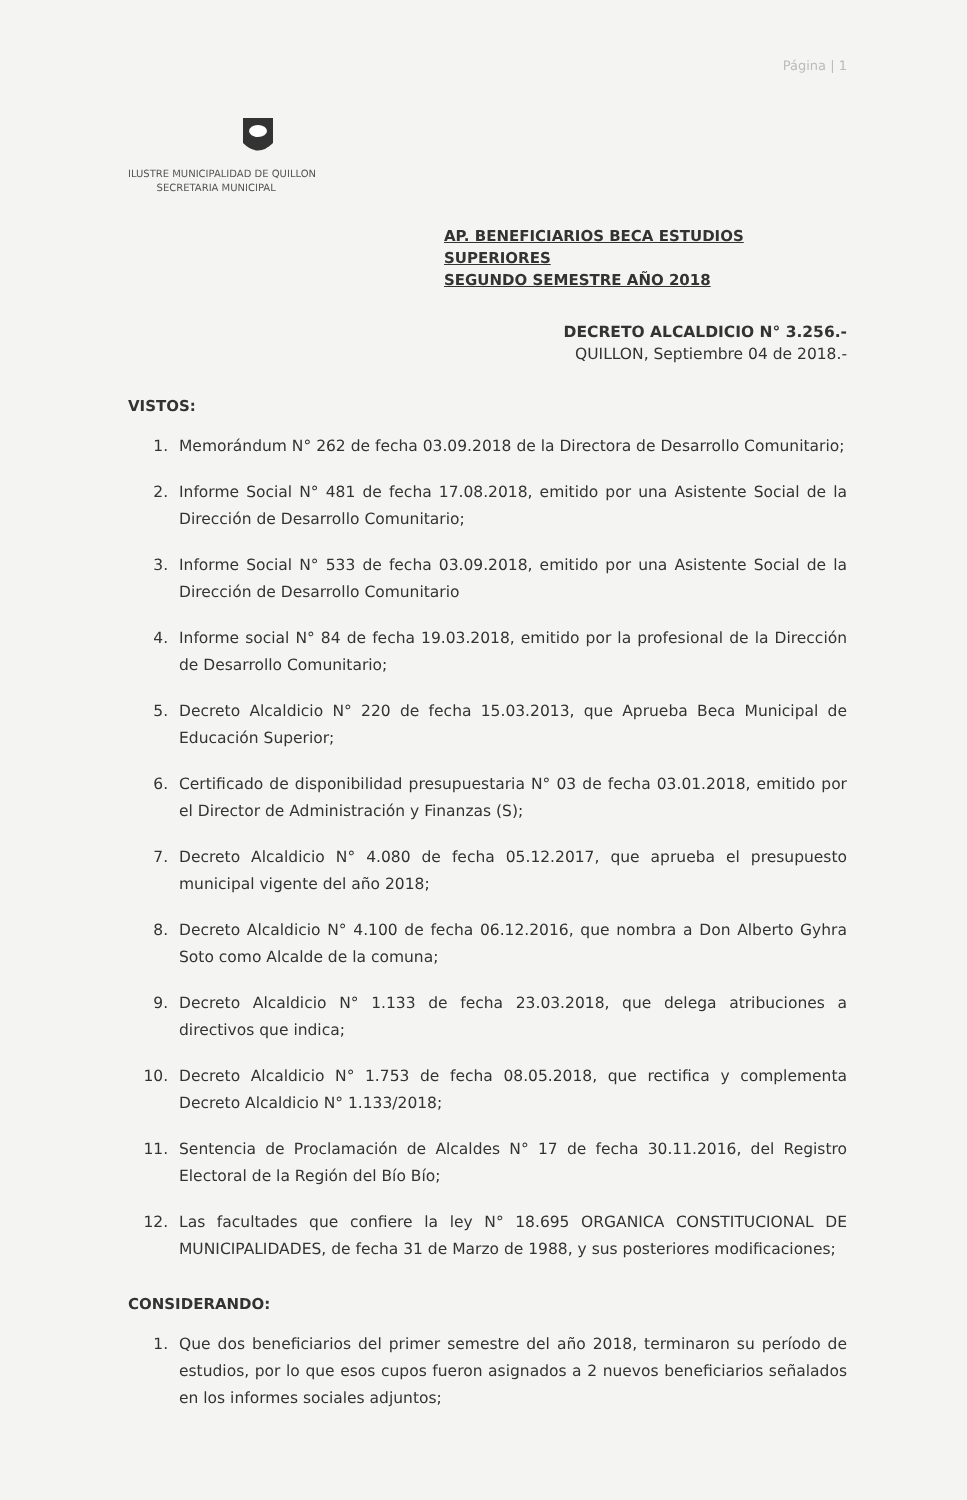Página | 1
ILUSTRE MUNICIPALIDAD DE QUILLON
SECRETARIA MUNICIPAL
AP. BENEFICIARIOS BECA ESTUDIOS SUPERIORES
SEGUNDO SEMESTRE AÑO 2018
DECRETO ALCALDICIO N° 3.256.-
QUILLON, Septiembre 04 de 2018.-
VISTOS:
1. Memorándum N° 262 de fecha 03.09.2018 de la Directora de Desarrollo Comunitario;
2. Informe Social N° 481 de fecha 17.08.2018, emitido por una Asistente Social de la Dirección de Desarrollo Comunitario;
3. Informe Social N° 533 de fecha 03.09.2018, emitido por una Asistente Social de la Dirección de Desarrollo Comunitario
4. Informe social N° 84 de fecha 19.03.2018, emitido por la profesional de la Dirección de Desarrollo Comunitario;
5. Decreto Alcaldicio N° 220 de fecha 15.03.2013, que Aprueba Beca Municipal de Educación Superior;
6. Certificado de disponibilidad presupuestaria N° 03 de fecha 03.01.2018, emitido por el Director de Administración y Finanzas (S);
7. Decreto Alcaldicio N° 4.080 de fecha 05.12.2017, que aprueba el presupuesto municipal vigente del año 2018;
8. Decreto Alcaldicio N° 4.100 de fecha 06.12.2016, que nombra a Don Alberto Gyhra Soto como Alcalde de la comuna;
9. Decreto Alcaldicio N° 1.133 de fecha 23.03.2018, que delega atribuciones a directivos que indica;
10. Decreto Alcaldicio N° 1.753 de fecha 08.05.2018, que rectifica y complementa Decreto Alcaldicio N° 1.133/2018;
11. Sentencia de Proclamación de Alcaldes N° 17 de fecha 30.11.2016, del Registro Electoral de la Región del Bío Bío;
12. Las facultades que confiere la ley N° 18.695 ORGANICA CONSTITUCIONAL DE MUNICIPALIDADES, de fecha 31 de Marzo de 1988, y sus posteriores modificaciones;
CONSIDERANDO:
1. Que dos beneficiarios del primer semestre del año 2018, terminaron su período de estudios, por lo que esos cupos fueron asignados a 2 nuevos beneficiarios señalados en los informes sociales adjuntos;